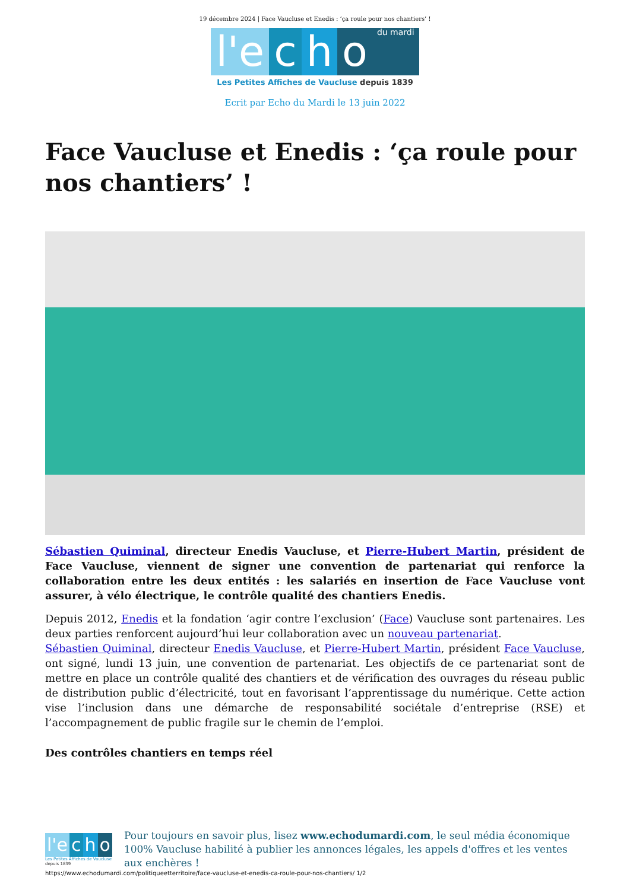19 décembre 2024 | Face Vaucluse et Enedis : ‘ça roule pour nos chantiers’ !
l'e c h o du mardi
Les Petites Affiches de Vaucluse depuis 1839
Ecrit par Echo du Mardi le 13 juin 2022
Face Vaucluse et Enedis : ‘ça roule pour nos chantiers’ !
Sébastien Quiminal, directeur Enedis Vaucluse, et Pierre-Hubert Martin, président de Face Vaucluse, viennent de signer une convention de partenariat qui renforce la collaboration entre les deux entités : les salariés en insertion de Face Vaucluse vont assurer, à vélo électrique, le contrôle qualité des chantiers Enedis.
Depuis 2012, Enedis et la fondation ‘agir contre l’exclusion’ (Face) Vaucluse sont partenaires. Les deux parties renforcent aujourd’hui leur collaboration avec un nouveau partenariat.
Sébastien Quiminal, directeur Enedis Vaucluse, et Pierre-Hubert Martin, président Face Vaucluse, ont signé, lundi 13 juin, une convention de partenariat. Les objectifs de ce partenariat sont de mettre en place un contrôle qualité des chantiers et de vérification des ouvrages du réseau public de distribution public d’électricité, tout en favorisant l’apprentissage du numérique. Cette action vise l’inclusion dans une démarche de responsabilité sociétale d’entreprise (RSE) et l’accompagnement de public fragile sur le chemin de l’emploi.
Des contrôles chantiers en temps réel
l'e c h o
Les Petites Affiches de Vaucluse depuis 1839
Pour toujours en savoir plus, lisez www.echodumardi.com, le seul média économique 100% Vaucluse habilité à publier les annonces légales, les appels d'offres et les ventes aux enchères !
https://www.echodumardi.com/politiqueetterritoire/face-vaucluse-et-enedis-ca-roule-pour-nos-chantiers/ 1/2